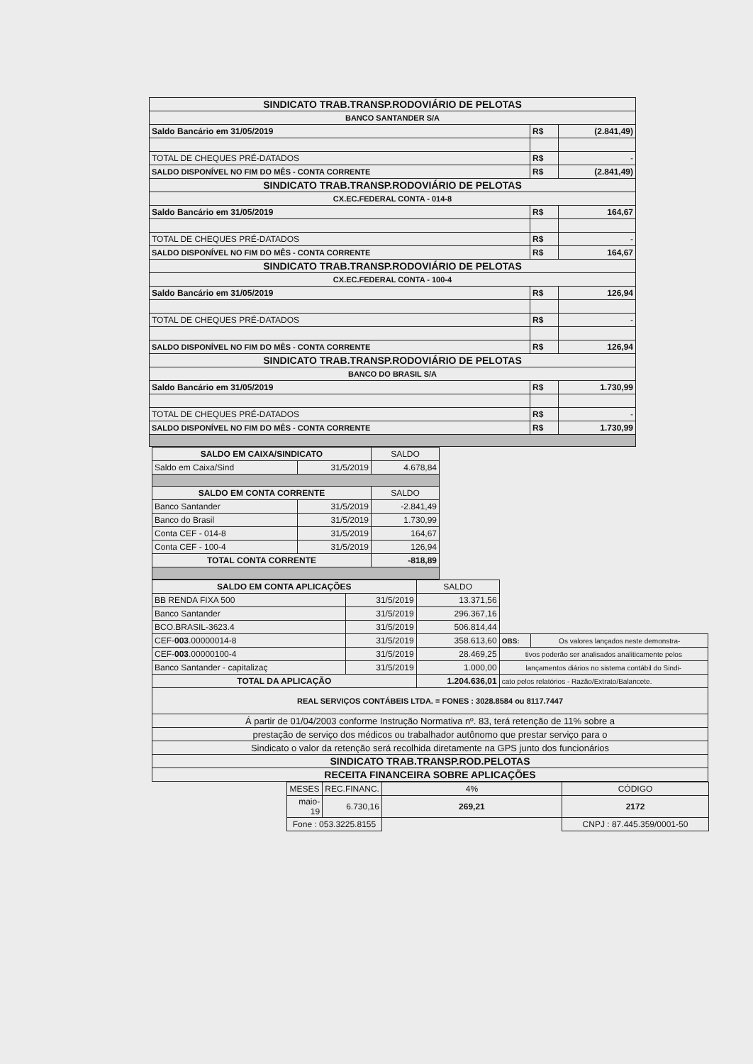| SINDICATO TRAB.TRANSP.RODOVIÁRIO DE PELOTAS | | |
| BANCO SANTANDER S/A | | |
| Saldo Bancário em 31/05/2019 | R$ | (2.841,49) |
| TOTAL DE CHEQUES PRÉ-DATADOS | R$ | - |
| SALDO DISPONÍVEL NO FIM DO MÊS - CONTA CORRENTE | R$ | (2.841,49) |
| SINDICATO TRAB.TRANSP.RODOVIÁRIO DE PELOTAS | | |
| CX.EC.FEDERAL CONTA - 014-8 | | |
| Saldo Bancário em 31/05/2019 | R$ | 164,67 |
| TOTAL DE CHEQUES PRÉ-DATADOS | R$ | - |
| SALDO DISPONÍVEL NO FIM DO MÊS - CONTA CORRENTE | R$ | 164,67 |
| SINDICATO TRAB.TRANSP.RODOVIÁRIO DE PELOTAS | | |
| CX.EC.FEDERAL CONTA - 100-4 | | |
| Saldo Bancário em 31/05/2019 | R$ | 126,94 |
| TOTAL DE CHEQUES PRÉ-DATADOS | R$ | - |
| SALDO DISPONÍVEL NO FIM DO MÊS - CONTA CORRENTE | R$ | 126,94 |
| SINDICATO TRAB.TRANSP.RODOVIÁRIO DE PELOTAS | | |
| BANCO DO BRASIL S/A | | |
| Saldo Bancário em 31/05/2019 | R$ | 1.730,99 |
| TOTAL DE CHEQUES PRÉ-DATADOS | R$ | - |
| SALDO DISPONÍVEL NO FIM DO MÊS - CONTA CORRENTE | R$ | 1.730,99 |
| SALDO EM CAIXA/SINDICATO | | SALDO |
| Saldo em Caixa/Sind | 31/5/2019 | 4.678,84 |
| SALDO EM CONTA CORRENTE | | SALDO |
| Banco Santander | 31/5/2019 | -2.841,49 |
| Banco do Brasil | 31/5/2019 | 1.730,99 |
| Conta CEF - 014-8 | 31/5/2019 | 164,67 |
| Conta CEF - 100-4 | 31/5/2019 | 126,94 |
| TOTAL CONTA CORRENTE | | -818,89 |
| SALDO EM CONTA APLICAÇÕES | | SALDO | | |
| BB RENDA FIXA 500 | 31/5/2019 | 13.371,56 | | |
| Banco Santander | 31/5/2019 | 296.367,16 | | |
| BCO.BRASIL-3623.4 | 31/5/2019 | 506.814,44 | | |
| CEF- 003 .00000014-8 | 31/5/2019 | 358.613,60 | OBS: | Os valores lançados neste demonstra- |
| CEF- 003 .00000100-4 | 31/5/2019 | 28.469,25 | tivos poderão ser analisados analiticamente pelos | |
| Banco Santander - capitalizaç | 31/5/2019 | 1.000,00 | lançamentos diários no sistema contábil do Sindi- | |
| TOTAL DA APLICAÇÃO | | 1.204.636,01 | cato pelos relatórios - Razão/Extrato/Balancete. | |
| REAL SERVIÇOS CONTÁBEIS LTDA. = FONES : 3028.8584 ou 8117.7447 | | | | |
| Á partir de 01/04/2003 conforme Instrução Normativa nº. 83, terá retenção de 11% sobre a | | | | |
| prestação de serviço dos médicos ou trabalhador autônomo que prestar serviço para o | | | | |
| Sindicato o valor da retenção será recolhida diretamente na GPS junto dos funcionários | | | | |
| SINDICATO TRAB.TRANSP.ROD.PELOTAS | | | | |
| RECEITA FINANCEIRA SOBRE APLICAÇÕES | | | | |
| MESES | REC.FINANC. | 4% | | CÓDIGO |
| maio-19 | 6.730,16 | 269,21 | | 2172 |
| Fone : 053.3225.8155 | | | | CNPJ : 87.445.359/0001-50 |